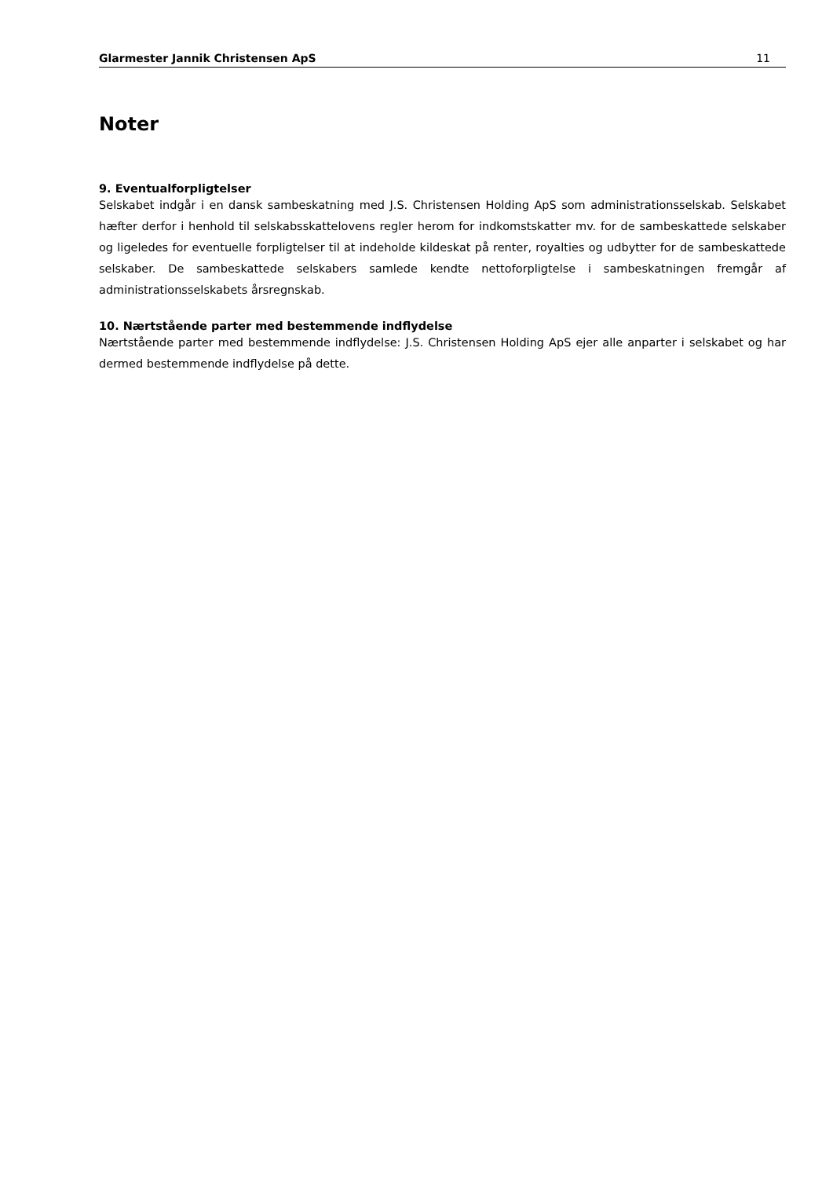Glarmester Jannik Christensen ApS 11
Noter
9. Eventualforpligtelser
Selskabet indgår i en dansk sambeskatning med J.S. Christensen Holding ApS som administrationsselskab. Selskabet hæfter derfor i henhold til selskabsskattelovens regler herom for indkomstskatter mv. for de sambeskattede selskaber og ligeledes for eventuelle forpligtelser til at indeholde kildeskat på renter, royalties og udbytter for de sambeskattede selskaber. De sambeskattede selskabers samlede kendte nettoforpligtelse i sambeskatningen fremgår af administrationsselskabets årsregnskab.
10. Nærtstående parter med bestemmende indflydelse
Nærtstående parter med bestemmende indflydelse: J.S. Christensen Holding ApS ejer alle anparter i selskabet og har dermed bestemmende indflydelse på dette.